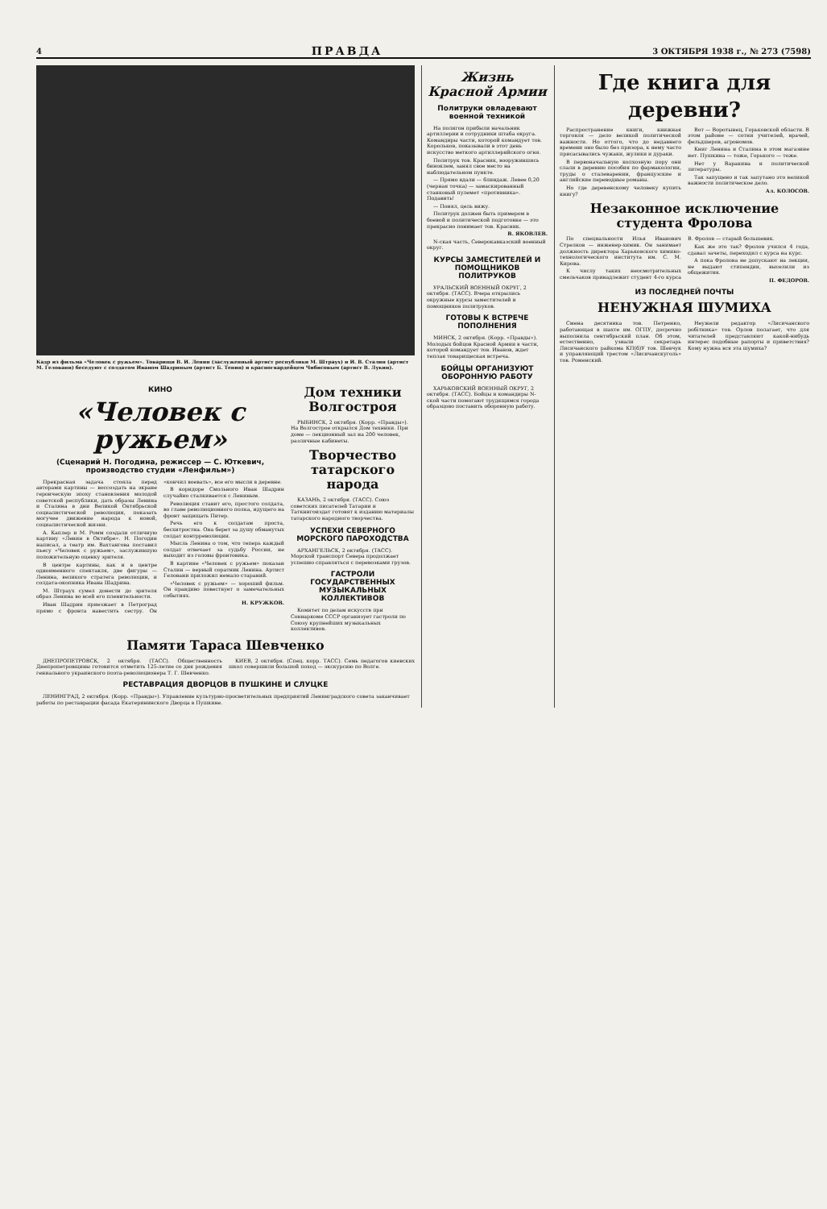4 ПРАВДА 3 ОКТЯБРЯ 1938 г., № 273 (7598)
Кадр из фильма «Человек с ружьем». Товарищи В. И. Ленин (заслуженный артист республики М. Штраух) и И. В. Сталин (артист М. Геловани) беседуют с солдатом Иваном Шадриным (артист Б. Тенин) и красногвардейцем Чибисовым (артист В. Лукин).
КИНО
«Человек с ружьем»
(Сценарий Н. Погодина, режиссер — С. Юткевич, производство студии «Ленфильм»)
Прекрасная задача стояла перед авторами картины — воссоздать на экране героическую эпоху становления молодой советской республики, дать образы Ленина и Сталина в дни Великой Октябрьской социалистической революции, показать могучее движение народа к новой, социалистической жизни.
А. Каплер и М. Ромм создали отличную картину «Ленин в Октябре». Н. Погодин написал, а театр им. Вахтангова поставил пьесу «Человек с ружьем», заслужившую положительную оценку зрителя.
В центре картины, как и в центре одноименного спектакля, две фигуры — Ленина, великого стратега революции, и солдата-окопника Ивана Шадрина.
М. Штраух сумел донести до зрителя образ Ленина во всей его пленительности.
Иван Шадрин приезжает в Петроград прямо с фронта навестить сестру. Он «кончил воевать», все его мысли в деревне.
В коридоре Смольного Иван Шадрин случайно сталкивается с Лениным.
Революция ставит его, простого солдата, во главе революционного полка, идущего на фронт защищать Питер.
Речь его к солдатам проста, бесхитростна. Она берет за душу обманутых солдат контрреволюции.
Мысль Ленина о том, что теперь каждый солдат отвечает за судьбу России, не выходит из головы фронтовика.
В картине «Человек с ружьем» показан Сталин — верный соратник Ленина. Артист Геловани приложил немало стараний.
«Человек с ружьем» — хороший фильм. Он правдиво повествует о замечательных событиях.
Н. КРУЖКОВ.
Дом техники Волгостроя
РЫБИНСК, 2 октября. (Корр. «Правды»). На Волгострое открылся Дом техники. При доме — лекционный зал на 200 человек, различные кабинеты.
Творчество татарского народа
КАЗАНЬ, 2 октября. (ТАСС). Союз советских писателей Татарии и Таткнигоиздат готовят к изданию материалы татарского народного творчества.
УСПЕХИ СЕВЕРНОГО МОРСКОГО ПАРОХОДСТВА
АРХАНГЕЛЬСК, 2 октября. (ТАСС). Морской транспорт Севера продолжает успешно справляться с перевозками грузов.
ГАСТРОЛИ ГОСУДАРСТВЕННЫХ МУЗЫКАЛЬНЫХ КОЛЛЕКТИВОВ
Комитет по делам искусств при Совнаркоме СССР организует гастроли по Союзу крупнейших музыкальных коллективов.
Памяти Тараса Шевченко
ДНЕПРОПЕТРОВСК, 2 октября. (ТАСС). Общественность Днепропетровщины готовится отметить 125-летие со дня рождения гениального украинского поэта-революционера Т. Г. Шевченко.
КИЕВ, 2 октября. (Спец. корр. ТАСС). Семь педагогов киевских школ совершили большой поход — экскурсию по Волге.
РЕСТАВРАЦИЯ ДВОРЦОВ В ПУШКИНЕ И СЛУЦКЕ
ЛЕНИНГРАД, 2 октября. (Корр. «Правды»). Управление культурно-просветительных предприятий Ленинградского совета заканчивает работы по реставрации фасада Екатерининского Дворца в Пушкине.
Жизнь Красной Армии
Политруки овладевают военной техникой
На полигон прибыли начальник артиллерии и сотрудники штаба округа. Командиры части, которой командует тов. Корольков, показывали в этот день искусство меткого артиллерийского огня.
Политрук тов. Красник, вооружившись биноклем, занял свое место на наблюдательном пункте.
— Прямо вдали — блиндаж. Левее 0,20 (черная точка) — замаскированный станковый пулемет «противника». Подавить!
— Понял, цель вижу.
Политрук должен быть примером в боевой и политической подготовке — это прекрасно понимает тов. Красник.
В. ЯКОВЛЕВ.
N-ская часть, Северокавказский военный округ.
КУРСЫ ЗАМЕСТИТЕЛЕЙ И ПОМОЩНИКОВ ПОЛИТРУКОВ
УРАЛЬСКИЙ ВОЕННЫЙ ОКРУГ, 2 октября. (ТАСС). Вчера открылись окружные курсы заместителей и помощников политруков.
ГОТОВЫ К ВСТРЕЧЕ ПОПОЛНЕНИЯ
МИНСК, 2 октября. (Корр. «Правды»). Молодых бойцов Красной Армии в части, которой командует тов. Иванов, ждет теплая товарищеская встреча.
БОЙЦЫ ОРГАНИЗУЮТ ОБОРОННУЮ РАБОТУ
ХАРЬКОВСКИЙ ВОЕННЫЙ ОКРУГ, 2 октября. (ТАСС). Бойцы и командиры N-ской части помогают трудящимся города образцово поставить оборонную работу.
Где книга для деревни?
Распространение книги, книжная торговля — дело великой политической важности. Но оттого, что до недавнего времени оно было без призора, к нему часто присасывались чужаки, жулики и дураки.
В первоначальную колхозную пору они слали в деревню пособия по фармакологии, труды о сталеварении, французские и английские переводные романы.
Но где деревенскому человеку купить книгу?
Вот — Воротынец, Горьковской области. В этом районе — сотни учителей, врачей, фельдшеров, агрономов.
Книг Ленина и Сталина в этом магазине нет. Пушкина — тоже, Горького — тоже.
Нет у Варакина и политической литературы.
Так запущено и так запутано это великой важности политическое дело.
Ал. КОЛОСОВ.
Незаконное исключение студента Фролова
По специальности Илья Иванович Стрелков — инженер-химик. Он занимает должность директора Харьковского химико-технологического института им. С. М. Кирова.
К числу таких неосмотрительных смельчаков принадлежит студент 4-го курса В. Фролов — старый большевик.
Как же это так? Фролов учился 4 года, сдавал зачеты, переходил с курса на курс.
А пока Фролова не допускают на лекции, не выдают стипендии, выселили из общежития.
П. ФЕДОРОВ.
ИЗ ПОСЛЕДНЕЙ ПОЧТЫ
НЕНУЖНАЯ ШУМИХА
Смена десятника тов. Петренко, работающая в шахте им. ОГПУ, досрочно выполнила сентябрьский план. Об этом, естественно, узнали секретарь Лисичанского райкома КП(б)У тов. Шевчук и управляющий трестом «Лисичанскуголь» тов. Роменский.
Неужели редактор «Лисичанского робітника» тов. Орлов полагает, что для читателей представляют какой-нибудь интерес подобные рапорты и приветствия? Кому нужна вся эта шумиха?